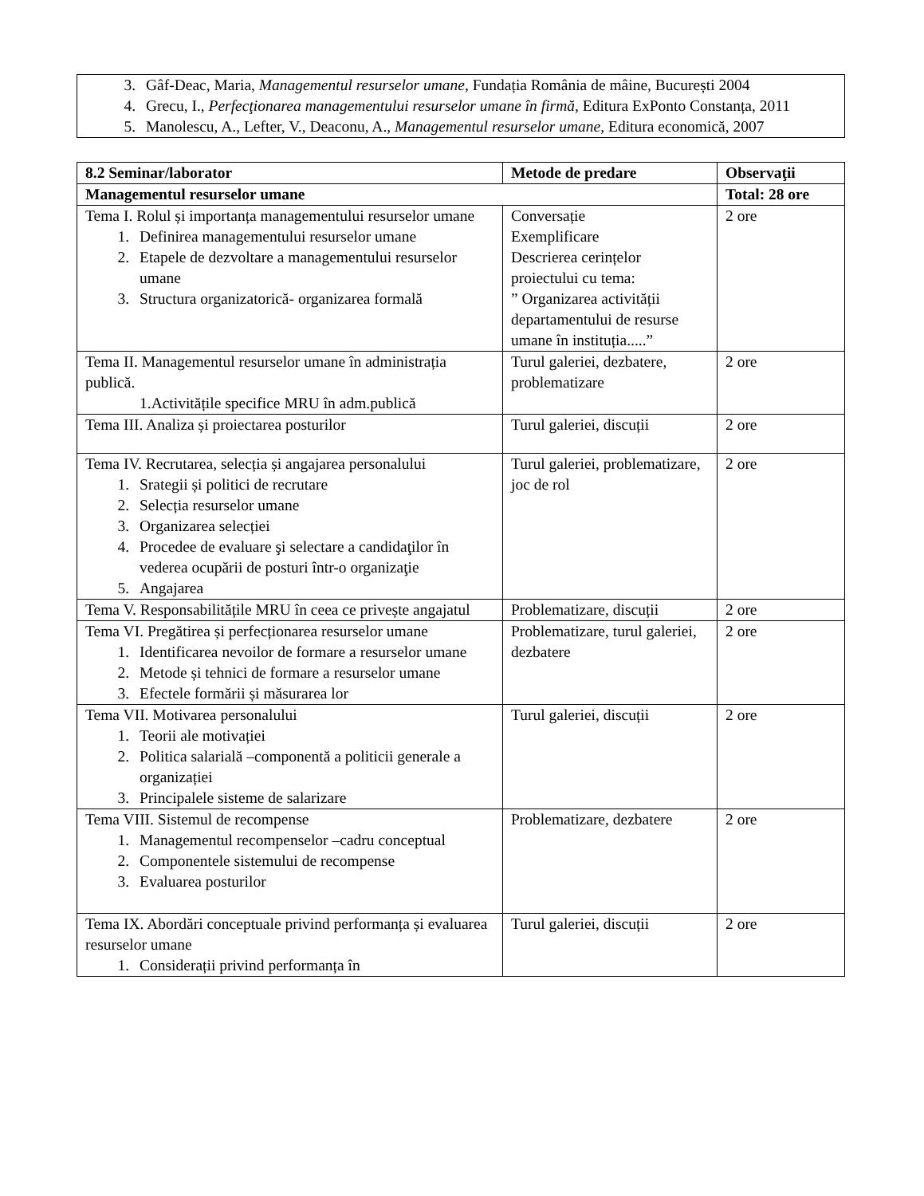3. Gâf-Deac, Maria, Managementul resurselor umane, Fundația România de mâine, București 2004
4. Grecu, I., Perfecţionarea managementului resurselor umane în firmă, Editura ExPonto Constanța, 2011
5. Manolescu, A., Lefter, V., Deaconu, A., Managementul resurselor umane, Editura economică, 2007
| 8.2 Seminar/laborator | Metode de predare | Observaţii |
| --- | --- | --- |
| Managementul resurselor umane | | Total: 28 ore |
| Tema I. Rolul și importanța managementului resurselor umane 1. Definirea managementului resurselor umane 2. Etapele de dezvoltare a managementului resurselor umane 3. Structura organizatorică- organizarea formală | Conversație Exemplificare Descrierea cerințelor proiectului cu tema: ” Organizarea activității departamentului de resurse umane în instituția.....” | 2 ore |
| Tema II. Managementul resurselor umane în administrația publică. 1.Activitățile specifice MRU în adm.publică | Turul galeriei, dezbatere, problematizare | 2 ore |
| Tema III. Analiza și proiectarea posturilor | Turul galeriei, discuții | 2 ore |
| Tema IV. Recrutarea, selecția și angajarea personalului 1. Srategii și politici de recrutare 2. Selecția resurselor umane 3. Organizarea selecției 4. Procedee de evaluare şi selectare a candidaţilor în vederea ocupării de posturi într-o organizaţie 5. Angajarea | Turul galeriei, problematizare, joc de rol | 2 ore |
| Tema V. Responsabilitățile MRU în ceea ce privește angajatul | Problematizare, discuții | 2 ore |
| Tema VI. Pregătirea și perfecționarea resurselor umane 1. Identificarea nevoilor de formare a resurselor umane 2. Metode și tehnici de formare a resurselor umane 3. Efectele formării și măsurarea lor | Problematizare, turul galeriei, dezbatere | 2 ore |
| Tema VII. Motivarea personalului 1. Teorii ale motivației 2. Politica salarială –componentă a politicii generale a organizației 3. Principalele sisteme de salarizare | Turul galeriei, discuții | 2 ore |
| Tema VIII. Sistemul de recompense 1. Managementul recompenselor –cadru conceptual 2. Componentele sistemului de recompense 3. Evaluarea posturilor | Problematizare, dezbatere | 2 ore |
| Tema IX. Abordări conceptuale privind performanța și evaluarea resurselor umane 1. Considerații privind performanța în | Turul galeriei, discuții | 2 ore |